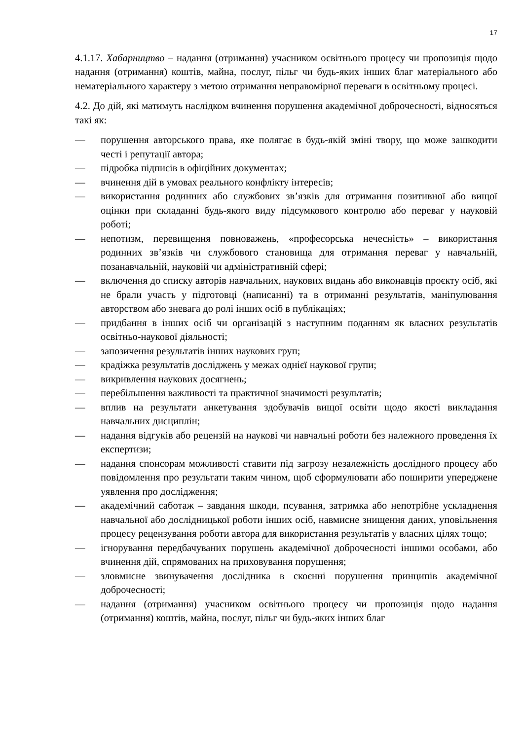17
4.1.17. Хабарництво – надання (отримання) учасником освітнього процесу чи пропозиція щодо надання (отримання) коштів, майна, послуг, пільг чи будь-яких інших благ матеріального або нематеріального характеру з метою отримання неправомірної переваги в освітньому процесі.
4.2. До дій, які матимуть наслідком вчинення порушення академічної доброчесності, відносяться такі як:
— порушення авторського права, яке полягає в будь-якій зміні твору, що може зашкодити честі і репутації автора;
— підробка підписів в офіційних документах;
— вчинення дій в умовах реального конфлікту інтересів;
— використання родинних або службових зв’язків для отримання позитивної або вищої оцінки при складанні будь-якого виду підсумкового контролю або переваг у науковій роботі;
— непотизм, перевищення повноважень, «професорська нечесність» – використання родинних зв’язків чи службового становища для отримання переваг у навчальній, позанавчальній, науковій чи адміністративній сфері;
— включення до списку авторів навчальних, наукових видань або виконавців проєкту осіб, які не брали участь у підготовці (написанні) та в отриманні результатів, маніпулювання авторством або зневага до ролі інших осіб в публікаціях;
— придбання в інших осіб чи організацій з наступним поданням як власних результатів освітньо-наукової діяльності;
— запозичення результатів інших наукових груп;
— крадіжка результатів досліджень у межах однієї наукової групи;
— викривлення наукових досягнень;
— перебільшення важливості та практичної значимості результатів;
— вплив на результати анкетування здобувачів вищої освіти щодо якості викладання навчальних дисциплін;
— надання відгуків або рецензій на наукові чи навчальні роботи без належного проведення їх експертизи;
— надання спонсорам можливості ставити під загрозу незалежність дослідного процесу або повідомлення про результати таким чином, щоб сформулювати або поширити упереджене уявлення про дослідження;
— академічний саботаж – завдання шкоди, псування, затримка або непотрібне ускладнення навчальної або дослідницької роботи інших осіб, навмисне знищення даних, уповільнення процесу рецензування роботи автора для використання результатів у власних цілях тощо;
— ігнорування передбачуваних порушень академічної доброчесності іншими особами, або вчинення дій, спрямованих на приховування порушення;
— зловмисне звинувачення дослідника в скоєнні порушення принципів академічної доброчесності;
— надання (отримання) учасником освітнього процесу чи пропозиція щодо надання (отримання) коштів, майна, послуг, пільг чи будь-яких інших благ